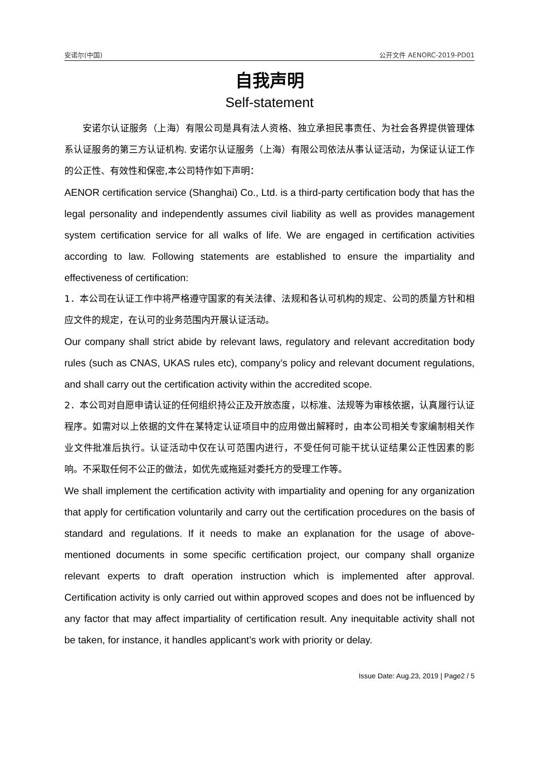安诺尔(中国) 公开文件 AENORC-2019-PD01
自我声明
Self-statement
安诺尔认证服务（上海）有限公司是具有法人资格、独立承担民事责任、为社会各界提供管理体系认证服务的第三方认证机构. 安诺尔认证服务（上海）有限公司依法从事认证活动，为保证认证工作的公正性、有效性和保密,本公司特作如下声明：
AENOR certification service (Shanghai) Co., Ltd. is a third-party certification body that has the legal personality and independently assumes civil liability as well as provides management system certification service for all walks of life. We are engaged in certification activities according to law. Following statements are established to ensure the impartiality and effectiveness of certification:
1．本公司在认证工作中将严格遵守国家的有关法律、法规和各认可机构的规定、公司的质量方针和相应文件的规定，在认可的业务范围内开展认证活动。
Our company shall strict abide by relevant laws, regulatory and relevant accreditation body rules (such as CNAS, UKAS rules etc), company’s policy and relevant document regulations, and shall carry out the certification activity within the accredited scope.
2．本公司对自愿申请认证的任何组织持公正及开放态度，以标准、法规等为审核依据，认真履行认证程序。如需对以上依据的文件在某特定认证项目中的应用做出解释时，由本公司相关专家编制相关作业文件批准后执行。认证活动中仅在认可范围内进行，不受任何可能干扰认证结果公正性因素的影响。不采取任何不公正的做法，如优先或拖延对委托方的受理工作等。
We shall implement the certification activity with impartiality and opening for any organization that apply for certification voluntarily and carry out the certification procedures on the basis of standard and regulations. If it needs to make an explanation for the usage of above-mentioned documents in some specific certification project, our company shall organize relevant experts to draft operation instruction which is implemented after approval. Certification activity is only carried out within approved scopes and does not be influenced by any factor that may affect impartiality of certification result. Any inequitable activity shall not be taken, for instance, it handles applicant’s work with priority or delay.
Issue Date: Aug.23, 2019 | Page2 / 5